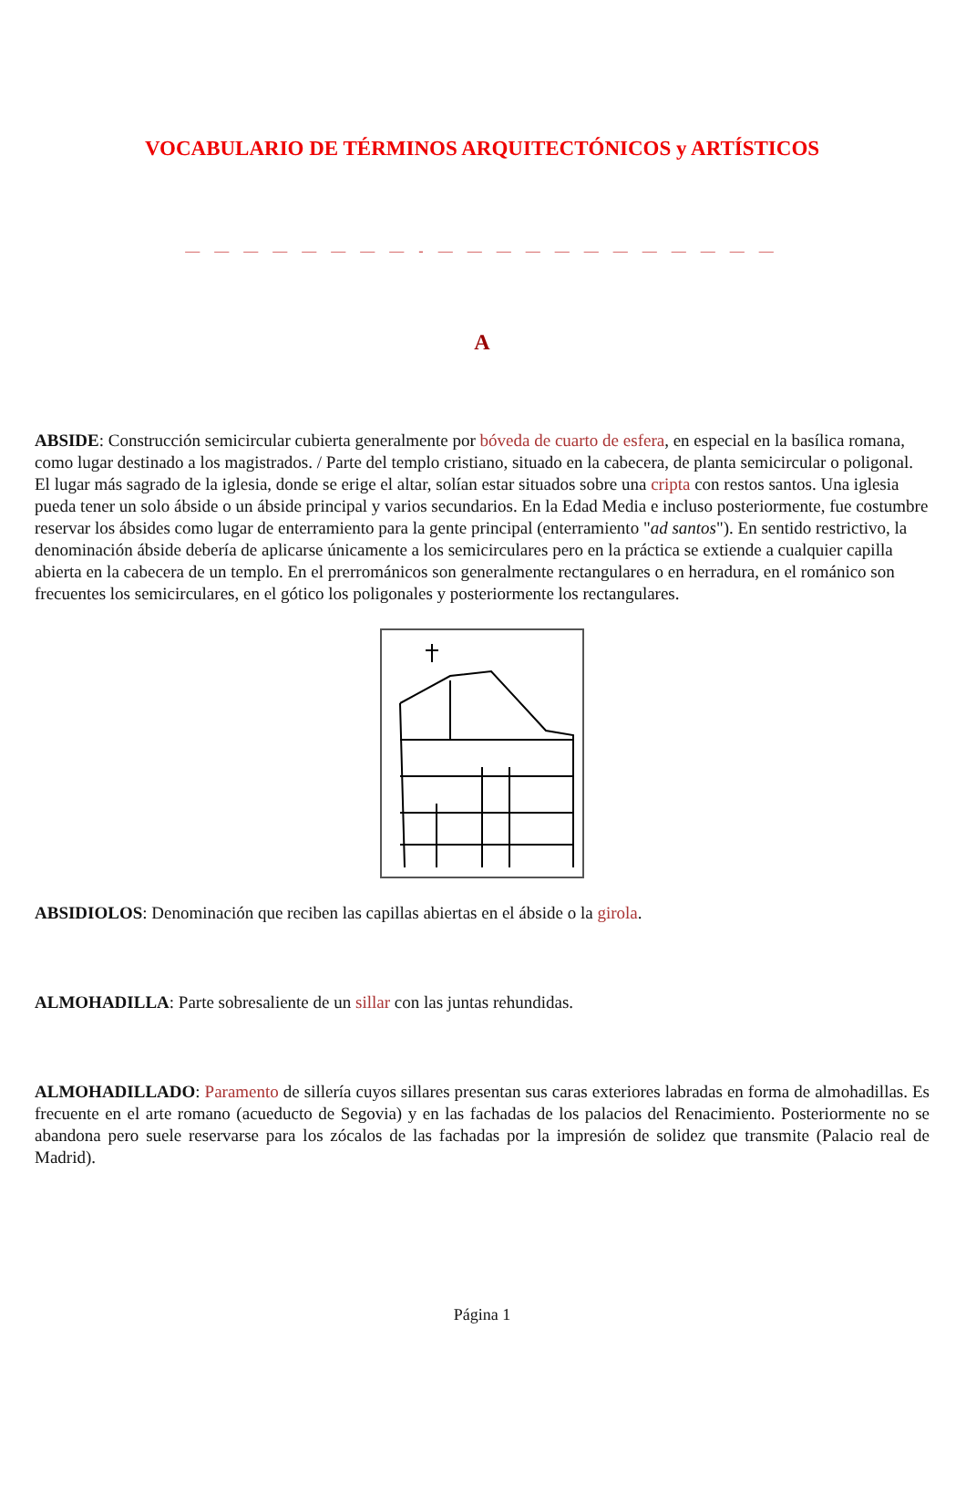VOCABULARIO DE TÉRMINOS ARQUITECTÓNICOS y ARTÍSTICOS
— — — — — — — — - — — — — — — — — — — — —
A
ABSIDE: Construcción semicircular cubierta generalmente por bóveda de cuarto de esfera, en especial en la basílica romana, como lugar destinado a los magistrados. / Parte del templo cristiano, situado en la cabecera, de planta semicircular o poligonal. El lugar más sagrado de la iglesia, donde se erige el altar, solían estar situados sobre una cripta con restos santos. Una iglesia pueda tener un solo ábside o un ábside principal y varios secundarios. En la Edad Media e incluso posteriormente, fue costumbre reservar los ábsides como lugar de enterramiento para la gente principal (enterramiento "ad santos"). En sentido restrictivo, la denominación ábside debería de aplicarse únicamente a los semicirculares pero en la práctica se extiende a cualquier capilla abierta en la cabecera de un templo. En el prerrománicos son generalmente rectangulares o en herradura, en el románico son frecuentes los semicirculares, en el gótico los poligonales y posteriormente los rectangulares.
ABSIDIOLOS: Denominación que reciben las capillas abiertas en el ábside o la girola.
ALMOHADILLA: Parte sobresaliente de un sillar con las juntas rehundidas.
ALMOHADILLADO: Paramento de sillería cuyos sillares presentan sus caras exteriores labradas en forma de almohadillas. Es frecuente en el arte romano (acueducto de Segovia) y en las fachadas de los palacios del Renacimiento. Posteriormente no se abandona pero suele reservarse para los zócalos de las fachadas por la impresión de solidez que transmite (Palacio real de Madrid).
Página 1